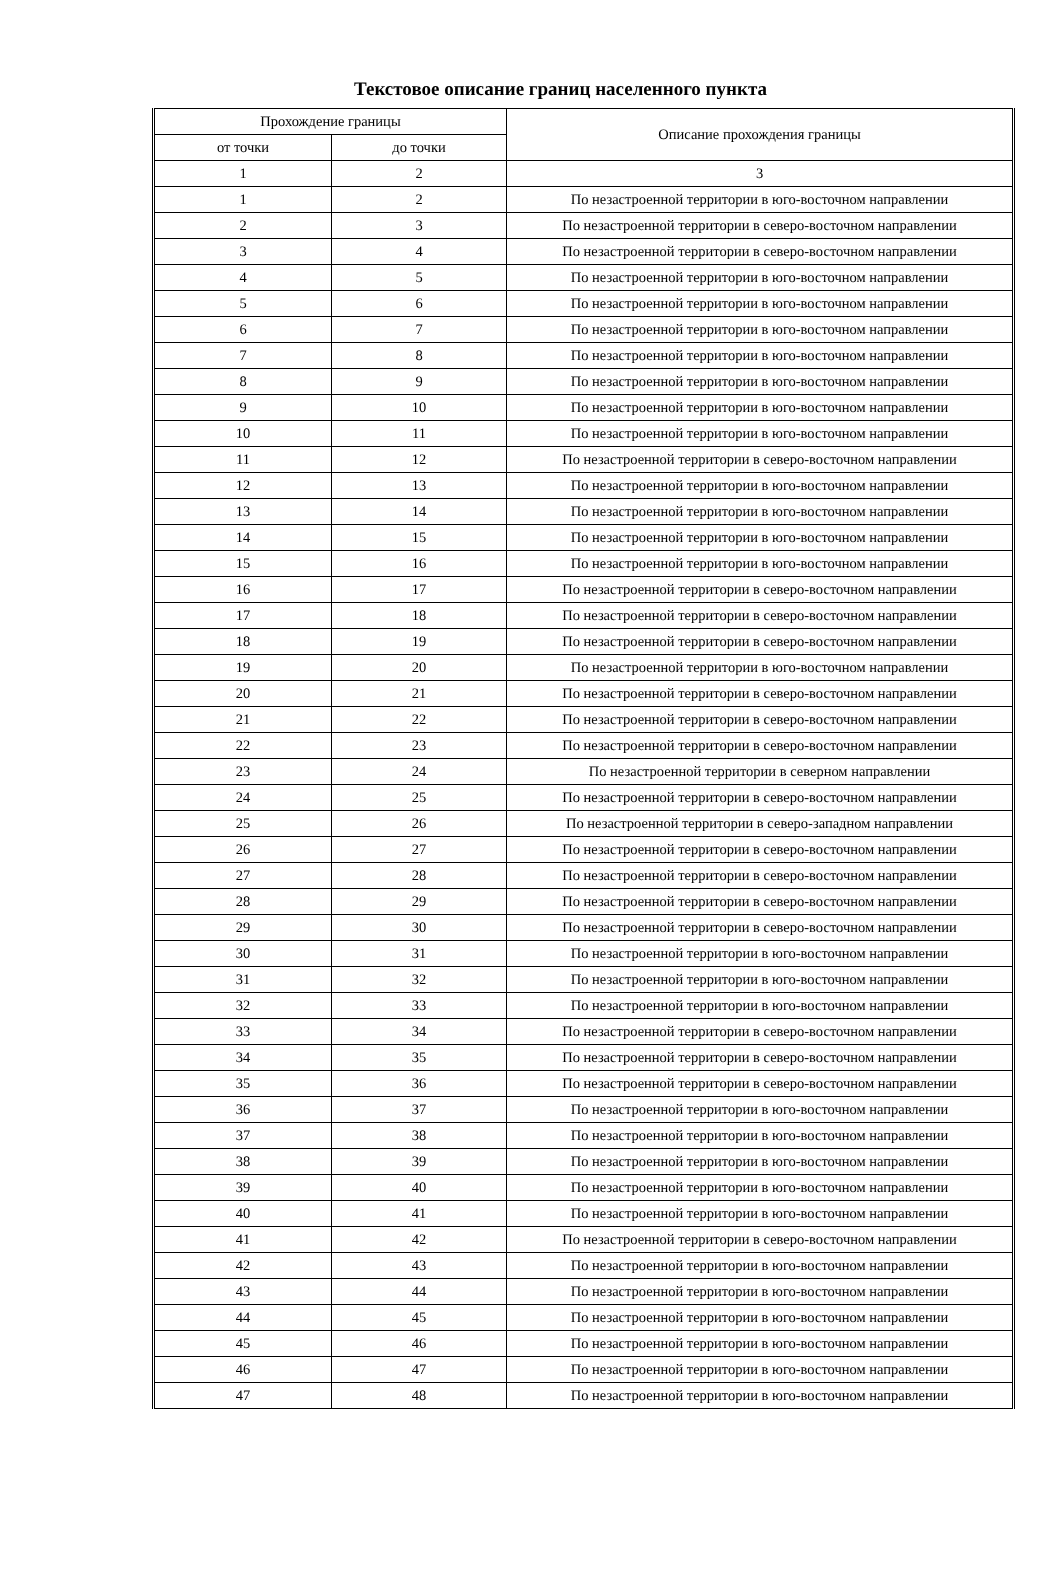Текстовое описание границ населенного пункта
| Прохождение границы | | Описание прохождения границы |
| --- | --- | --- |
| от точки | до точки | |
| 1 | 2 | 3 |
| 1 | 2 | По незастроенной территории в юго-восточном направлении |
| 2 | 3 | По незастроенной территории в северо-восточном направлении |
| 3 | 4 | По незастроенной территории в северо-восточном направлении |
| 4 | 5 | По незастроенной территории в юго-восточном направлении |
| 5 | 6 | По незастроенной территории в юго-восточном направлении |
| 6 | 7 | По незастроенной территории в юго-восточном направлении |
| 7 | 8 | По незастроенной территории в юго-восточном направлении |
| 8 | 9 | По незастроенной территории в юго-восточном направлении |
| 9 | 10 | По незастроенной территории в юго-восточном направлении |
| 10 | 11 | По незастроенной территории в юго-восточном направлении |
| 11 | 12 | По незастроенной территории в северо-восточном направлении |
| 12 | 13 | По незастроенной территории в юго-восточном направлении |
| 13 | 14 | По незастроенной территории в юго-восточном направлении |
| 14 | 15 | По незастроенной территории в юго-восточном направлении |
| 15 | 16 | По незастроенной территории в юго-восточном направлении |
| 16 | 17 | По незастроенной территории в северо-восточном направлении |
| 17 | 18 | По незастроенной территории в северо-восточном направлении |
| 18 | 19 | По незастроенной территории в северо-восточном направлении |
| 19 | 20 | По незастроенной территории в юго-восточном направлении |
| 20 | 21 | По незастроенной территории в северо-восточном направлении |
| 21 | 22 | По незастроенной территории в северо-восточном направлении |
| 22 | 23 | По незастроенной территории в северо-восточном направлении |
| 23 | 24 | По незастроенной территории в северном направлении |
| 24 | 25 | По незастроенной территории в северо-восточном направлении |
| 25 | 26 | По незастроенной территории в северо-западном направлении |
| 26 | 27 | По незастроенной территории в северо-восточном направлении |
| 27 | 28 | По незастроенной территории в северо-восточном направлении |
| 28 | 29 | По незастроенной территории в северо-восточном направлении |
| 29 | 30 | По незастроенной территории в северо-восточном направлении |
| 30 | 31 | По незастроенной территории в юго-восточном направлении |
| 31 | 32 | По незастроенной территории в юго-восточном направлении |
| 32 | 33 | По незастроенной территории в юго-восточном направлении |
| 33 | 34 | По незастроенной территории в северо-восточном направлении |
| 34 | 35 | По незастроенной территории в северо-восточном направлении |
| 35 | 36 | По незастроенной территории в северо-восточном направлении |
| 36 | 37 | По незастроенной территории в юго-восточном направлении |
| 37 | 38 | По незастроенной территории в юго-восточном направлении |
| 38 | 39 | По незастроенной территории в юго-восточном направлении |
| 39 | 40 | По незастроенной территории в юго-восточном направлении |
| 40 | 41 | По незастроенной территории в юго-восточном направлении |
| 41 | 42 | По незастроенной территории в северо-восточном направлении |
| 42 | 43 | По незастроенной территории в юго-восточном направлении |
| 43 | 44 | По незастроенной территории в юго-восточном направлении |
| 44 | 45 | По незастроенной территории в юго-восточном направлении |
| 45 | 46 | По незастроенной территории в юго-восточном направлении |
| 46 | 47 | По незастроенной территории в юго-восточном направлении |
| 47 | 48 | По незастроенной территории в юго-восточном направлении |